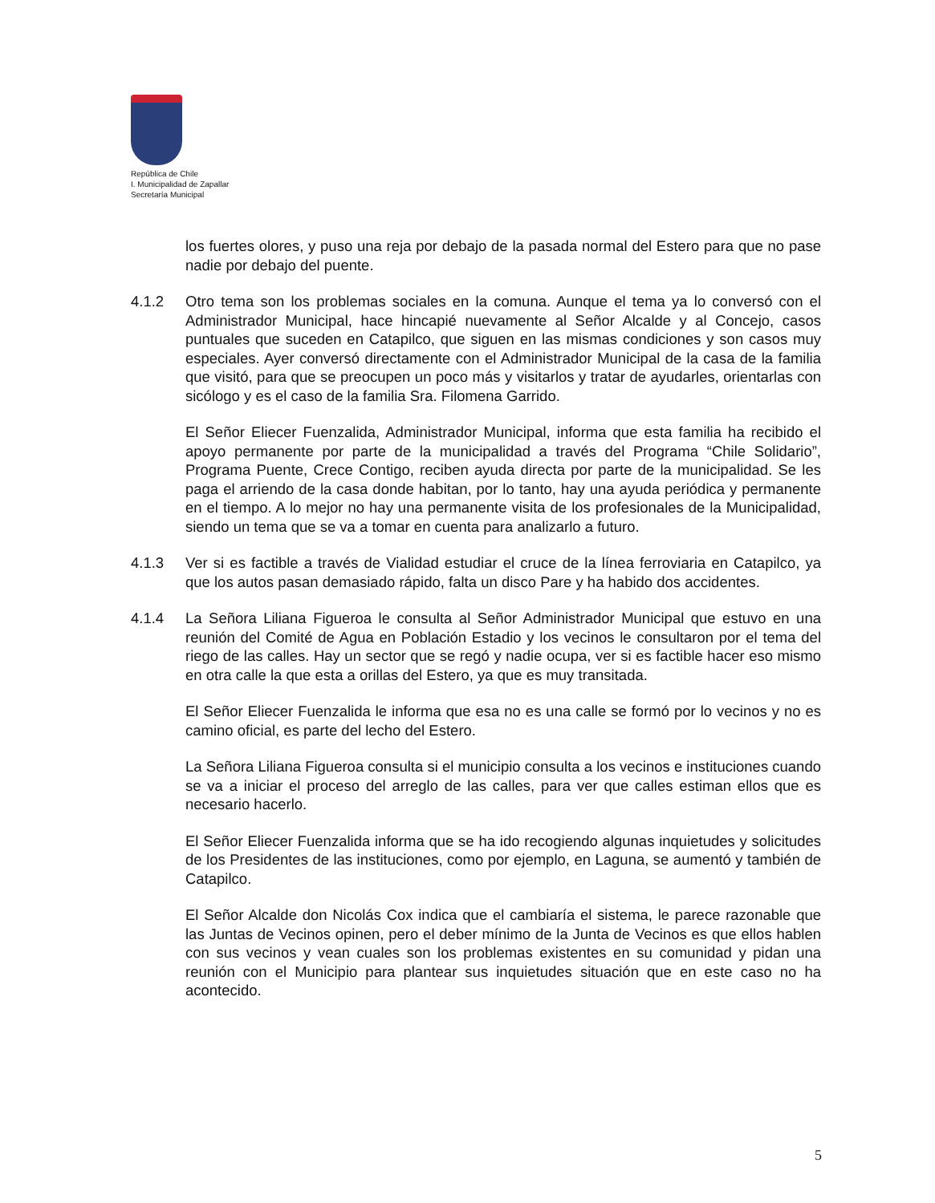República de Chile
I. Municipalidad de Zapallar
Secretaría Municipal
los fuertes olores, y puso una reja por debajo de la pasada normal del Estero para que no pase nadie por debajo del puente.
4.1.2 Otro tema son los problemas sociales en la comuna. Aunque el tema ya lo conversó con el Administrador Municipal, hace hincapié nuevamente al Señor Alcalde y al Concejo, casos puntuales que suceden en Catapilco, que siguen en las mismas condiciones y son casos muy especiales. Ayer conversó directamente con el Administrador Municipal de la casa de la familia que visitó, para que se preocupen un poco más y visitarlos y tratar de ayudarles, orientarlas con sicólogo y es el caso de la familia Sra. Filomena Garrido.
El Señor Eliecer Fuenzalida, Administrador Municipal, informa que esta familia ha recibido el apoyo permanente por parte de la municipalidad a través del Programa “Chile Solidario”, Programa Puente, Crece Contigo, reciben ayuda directa por parte de la municipalidad. Se les paga el arriendo de la casa donde habitan, por lo tanto, hay una ayuda periódica y permanente en el tiempo. A lo mejor no hay una permanente visita de los profesionales de la Municipalidad, siendo un tema que se va a tomar en cuenta para analizarlo a futuro.
4.1.3 Ver si es factible a través de Vialidad estudiar el cruce de la línea ferroviaria en Catapilco, ya que los autos pasan demasiado rápido, falta un disco Pare y ha habido dos accidentes.
4.1.4 La Señora Liliana Figueroa le consulta al Señor Administrador Municipal que estuvo en una reunión del Comité de Agua en Población Estadio y los vecinos le consultaron por el tema del riego de las calles. Hay un sector que se regó y nadie ocupa, ver si es factible hacer eso mismo en otra calle la que esta a orillas del Estero, ya que es muy transitada.
El Señor Eliecer Fuenzalida le informa que esa no es una calle se formó por lo vecinos y no es camino oficial, es parte del lecho del Estero.
La Señora Liliana Figueroa consulta si el municipio consulta a los vecinos e instituciones cuando se va a iniciar el proceso del arreglo de las calles, para ver que calles estiman ellos que es necesario hacerlo.
El Señor Eliecer Fuenzalida informa que se ha ido recogiendo algunas inquietudes y solicitudes de los Presidentes de las instituciones, como por ejemplo, en Laguna, se aumentó y también de Catapilco.
El Señor Alcalde don Nicolás Cox indica que el cambiaría el sistema, le parece razonable que las Juntas de Vecinos opinen, pero el deber mínimo de la Junta de Vecinos es que ellos hablen con sus vecinos y vean cuales son los problemas existentes en su comunidad y pidan una reunión con el Municipio para plantear sus inquietudes situación que en este caso no ha acontecido.
5